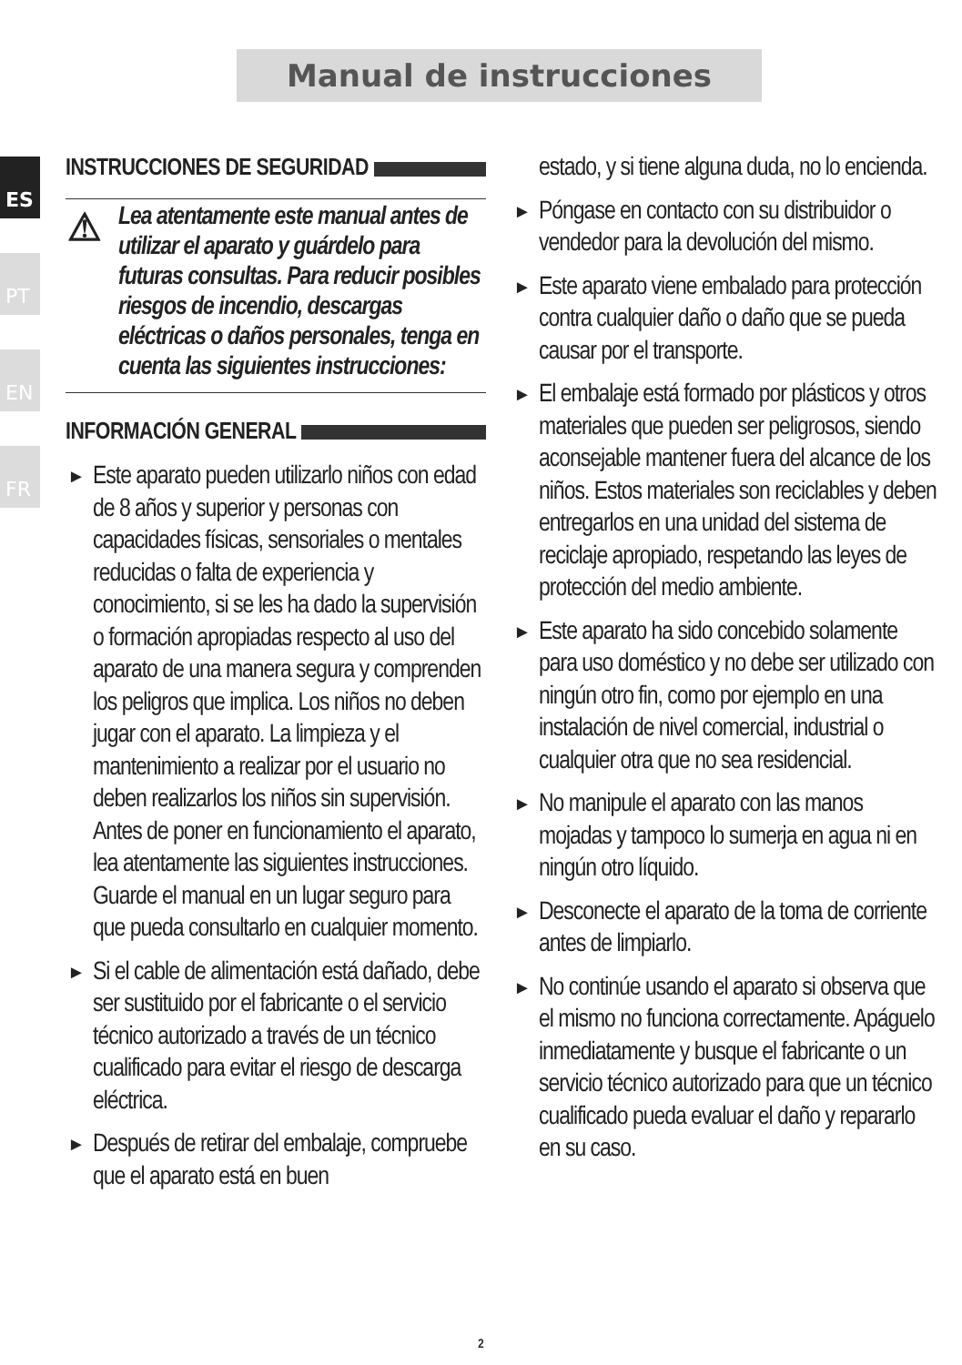Manual de instrucciones
ES
PT
EN
FR
INSTRUCCIONES DE SEGURIDAD
⚠ Lea atentamente este manual antes de utilizar el aparato y guárdelo para futuras consultas. Para reducir posibles riesgos de incendio, descargas eléctricas o daños personales, tenga en cuenta las siguientes instrucciones:
INFORMACIÓN GENERAL
► Este aparato pueden utilizarlo niños con edad de 8 años y superior y personas con capacidades físicas, sensoriales o mentales reducidas o falta de experiencia y conocimiento, si se les ha dado la supervisión o formación apropiadas respecto al uso del aparato de una manera segura y comprenden los peligros que implica. Los niños no deben jugar con el aparato. La limpieza y el mantenimiento a realizar por el usuario no deben realizarlos los niños sin supervisión. Antes de poner en funcionamiento el aparato, lea atentamente las siguientes instrucciones. Guarde el manual en un lugar seguro para que pueda consultarlo en cualquier momento.
► Si el cable de alimentación está dañado, debe ser sustituido por el fabricante o el servicio técnico autorizado a través de un técnico cualificado para evitar el riesgo de descarga eléctrica.
► Después de retirar del embalaje, compruebe que el aparato está en buen
estado, y si tiene alguna duda, no lo encienda.
► Póngase en contacto con su distribuidor o vendedor para la devolución del mismo.
► Este aparato viene embalado para protección contra cualquier daño o daño que se pueda causar por el transporte.
► El embalaje está formado por plásticos y otros materiales que pueden ser peligrosos, siendo aconsejable mantener fuera del alcance de los niños. Estos materiales son reciclables y deben entregarlos en una unidad del sistema de reciclaje apropiado, respetando las leyes de protección del medio ambiente.
► Este aparato ha sido concebido solamente para uso doméstico y no debe ser utilizado con ningún otro fin, como por ejemplo en una instalación de nivel comercial, industrial o cualquier otra que no sea residencial.
► No manipule el aparato con las manos mojadas y tampoco lo sumerja en agua ni en ningún otro líquido.
► Desconecte el aparato de la toma de corriente antes de limpiarlo.
► No continúe usando el aparato si observa que el mismo no funciona correctamente. Apáguelo inmediatamente y busque el fabricante o un servicio técnico autorizado para que un técnico cualificado pueda evaluar el daño y repararlo en su caso.
2